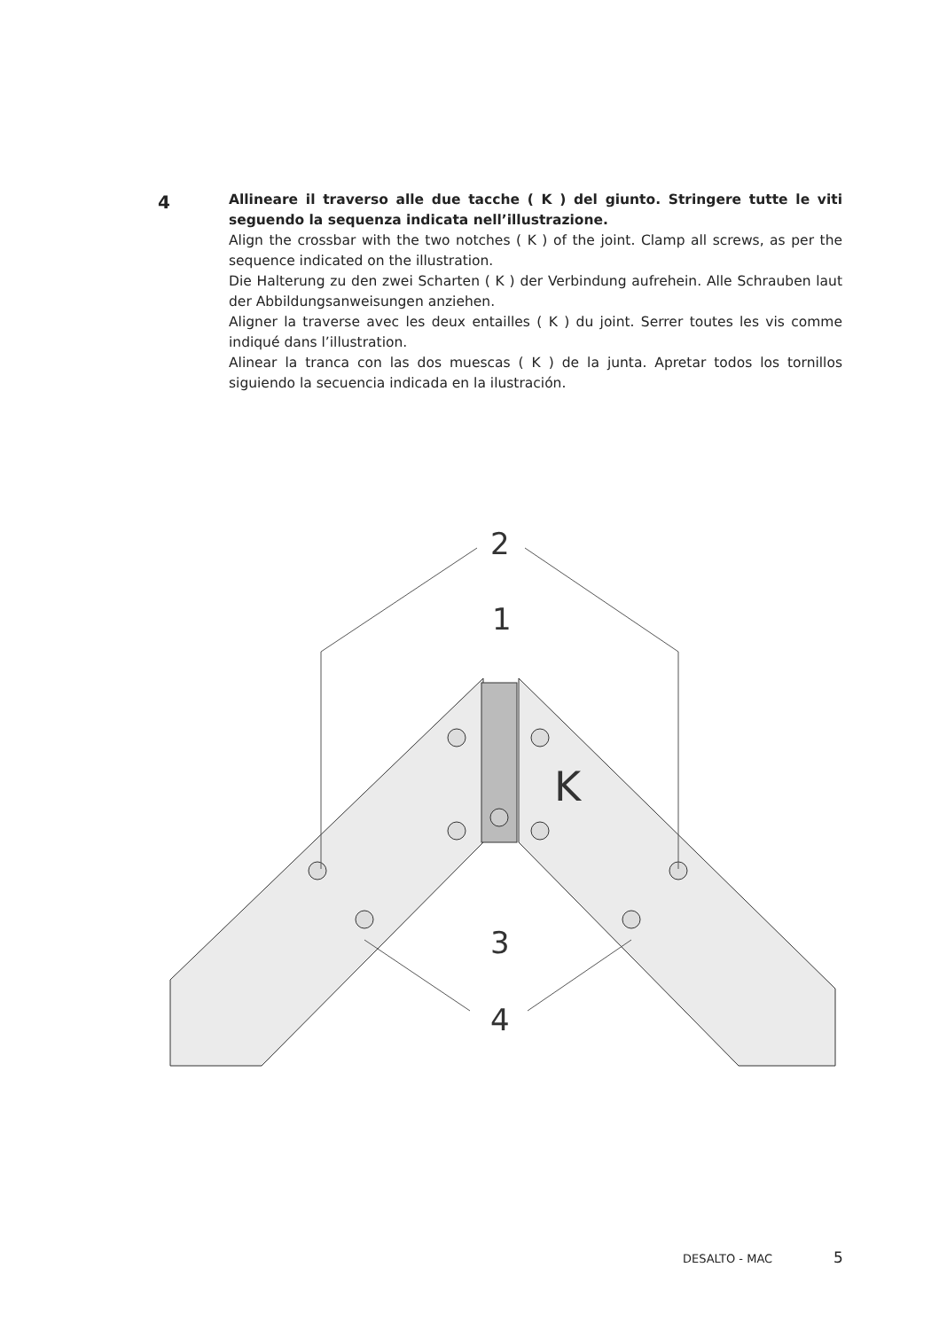4
Allineare il traverso alle due tacche ( K ) del giunto. Stringere tutte le viti seguendo la sequenza indicata nell’illustrazione.
Align the crossbar with the two notches ( K ) of the joint. Clamp all screws, as per the sequence indicated on the illustration.
Die Halterung zu den zwei Scharten ( K ) der Verbindung aufrehein. Alle Schrauben laut der Abbildungsanweisungen anziehen.
Aligner la traverse avec les deux entailles ( K ) du joint. Serrer toutes les vis comme indiqué dans l’illustration.
Alinear la tranca con las dos muescas ( K ) de la junta. Apretar todos los tornillos siguiendo la secuencia indicada en la ilustración.
2
1
3
4
K
DESALTO - MAC 5